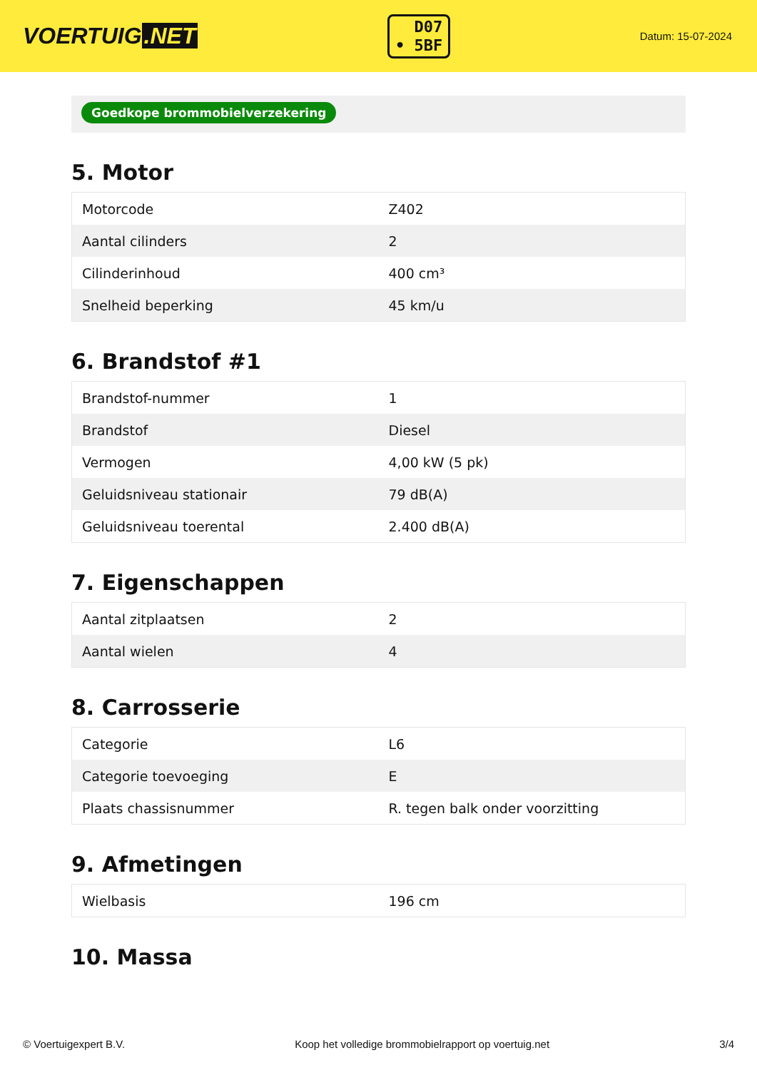VOERTUIG.NET
D07
• 5BF
Datum: 15-07-2024
Goedkope brommobielverzekering
5. Motor
| Motorcode | Z402 |
| Aantal cilinders | 2 |
| Cilinderinhoud | 400 cm³ |
| Snelheid beperking | 45 km/u |
6. Brandstof #1
| Brandstof-nummer | 1 |
| Brandstof | Diesel |
| Vermogen | 4,00 kW (5 pk) |
| Geluidsniveau stationair | 79 dB(A) |
| Geluidsniveau toerental | 2.400 dB(A) |
7. Eigenschappen
| Aantal zitplaatsen | 2 |
| Aantal wielen | 4 |
8. Carrosserie
| Categorie | L6 |
| Categorie toevoeging | E |
| Plaats chassisnummer | R. tegen balk onder voorzitting |
9. Afmetingen
| Wielbasis | 196 cm |
10. Massa
© Voertuigexpert B.V. Koop het volledige brommobielrapport op voertuig.net 3/4